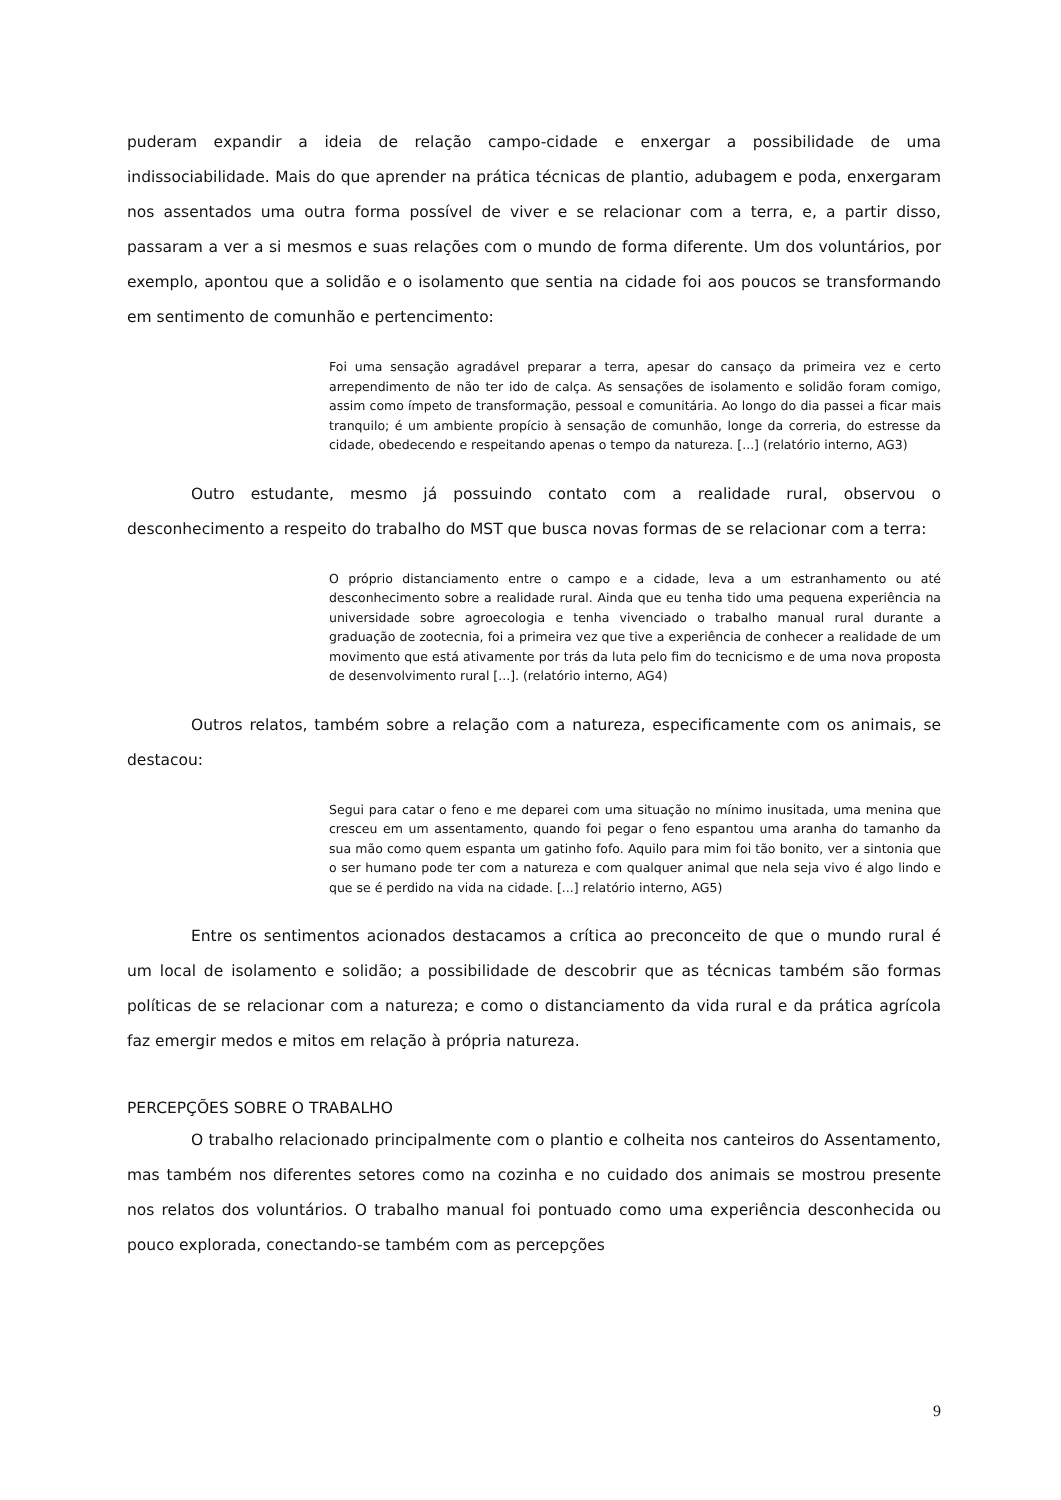puderam expandir a ideia de relação campo-cidade e enxergar a possibilidade de uma indissociabilidade. Mais do que aprender na prática técnicas de plantio, adubagem e poda, enxergaram nos assentados uma outra forma possível de viver e se relacionar com a terra, e, a partir disso, passaram a ver a si mesmos e suas relações com o mundo de forma diferente. Um dos voluntários, por exemplo, apontou que a solidão e o isolamento que sentia na cidade foi aos poucos se transformando em sentimento de comunhão e pertencimento:
Foi uma sensação agradável preparar a terra, apesar do cansaço da primeira vez e certo arrependimento de não ter ido de calça. As sensações de isolamento e solidão foram comigo, assim como ímpeto de transformação, pessoal e comunitária. Ao longo do dia passei a ficar mais tranquilo; é um ambiente propício à sensação de comunhão, longe da correria, do estresse da cidade, obedecendo e respeitando apenas o tempo da natureza. [...] (relatório interno, AG3)
Outro estudante, mesmo já possuindo contato com a realidade rural, observou o desconhecimento a respeito do trabalho do MST que busca novas formas de se relacionar com a terra:
O próprio distanciamento entre o campo e a cidade, leva a um estranhamento ou até desconhecimento sobre a realidade rural. Ainda que eu tenha tido uma pequena experiência na universidade sobre agroecologia e tenha vivenciado o trabalho manual rural durante a graduação de zootecnia, foi a primeira vez que tive a experiência de conhecer a realidade de um movimento que está ativamente por trás da luta pelo fim do tecnicismo e de uma nova proposta de desenvolvimento rural [...]. (relatório interno, AG4)
Outros relatos, também sobre a relação com a natureza, especificamente com os animais, se destacou:
Segui para catar o feno e me deparei com uma situação no mínimo inusitada, uma menina que cresceu em um assentamento, quando foi pegar o feno espantou uma aranha do tamanho da sua mão como quem espanta um gatinho fofo. Aquilo para mim foi tão bonito, ver a sintonia que o ser humano pode ter com a natureza e com qualquer animal que nela seja vivo é algo lindo e que se é perdido na vida na cidade. [...] relatório interno, AG5)
Entre os sentimentos acionados destacamos a crítica ao preconceito de que o mundo rural é um local de isolamento e solidão; a possibilidade de descobrir que as técnicas também são formas políticas de se relacionar com a natureza; e como o distanciamento da vida rural e da prática agrícola faz emergir medos e mitos em relação à própria natureza.
PERCEPÇÕES SOBRE O TRABALHO
O trabalho relacionado principalmente com o plantio e colheita nos canteiros do Assentamento, mas também nos diferentes setores como na cozinha e no cuidado dos animais se mostrou presente nos relatos dos voluntários. O trabalho manual foi pontuado como uma experiência desconhecida ou pouco explorada, conectando-se também com as percepções
9